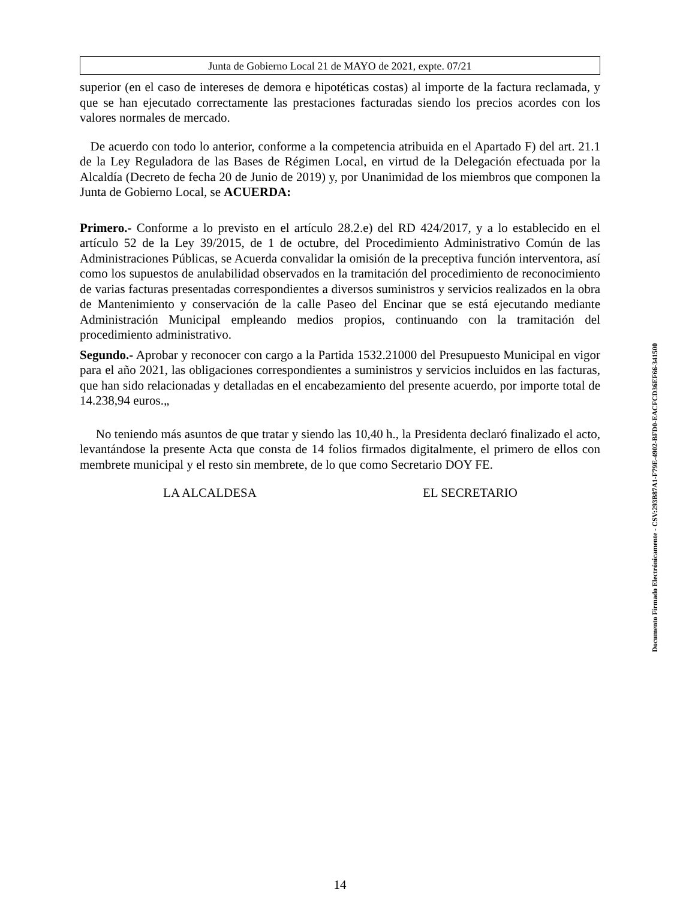Junta de Gobierno Local 21 de MAYO de 2021, expte. 07/21
superior (en el caso de intereses de demora e hipotéticas costas) al importe de la factura reclamada, y que se han ejecutado correctamente las prestaciones facturadas siendo los precios acordes con los valores normales de mercado.
De acuerdo con todo lo anterior, conforme a la competencia atribuida en el Apartado F) del art. 21.1 de la Ley Reguladora de las Bases de Régimen Local, en virtud de la Delegación efectuada por la Alcaldía (Decreto de fecha 20 de Junio de 2019) y, por Unanimidad de los miembros que componen la Junta de Gobierno Local, se ACUERDA:
Primero.- Conforme a lo previsto en el artículo 28.2.e) del RD 424/2017, y a lo establecido en el artículo 52 de la Ley 39/2015, de 1 de octubre, del Procedimiento Administrativo Común de las Administraciones Públicas, se Acuerda convalidar la omisión de la preceptiva función interventora, así como los supuestos de anulabilidad observados en la tramitación del procedimiento de reconocimiento de varias facturas presentadas correspondientes a diversos suministros y servicios realizados en la obra de Mantenimiento y conservación de la calle Paseo del Encinar que se está ejecutando mediante Administración Municipal empleando medios propios, continuando con la tramitación del procedimiento administrativo.
Segundo.- Aprobar y reconocer con cargo a la Partida 1532.21000 del Presupuesto Municipal en vigor para el año 2021, las obligaciones correspondientes a suministros y servicios incluidos en las facturas, que han sido relacionadas y detalladas en el encabezamiento del presente acuerdo, por importe total de 14.238,94 euros.„
No teniendo más asuntos de que tratar y siendo las 10,40 h., la Presidenta declaró finalizado el acto, levantándose la presente Acta que consta de 14 folios firmados digitalmente, el primero de ellos con membrete municipal y el resto sin membrete, de lo que como Secretario DOY FE.
LA ALCALDESA EL SECRETARIO
14
Documento Firmado Electrónicamente - CSV:293B87A1-F79E-4902-BFD0-EACFCD36EF66-341500